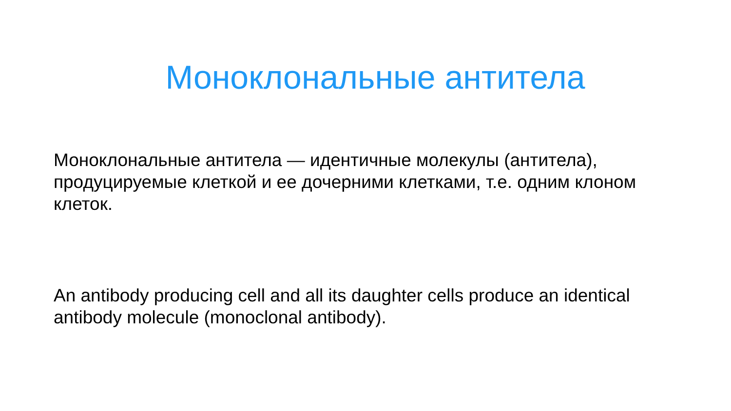Моноклональные антитела
Моноклональные антитела — идентичные молекулы (антитела), продуцируемые клеткой и ее дочерними клетками, т.е. одним клоном клеток.
An antibody producing cell and all its daughter cells produce an identical antibody molecule (monoclonal antibody).